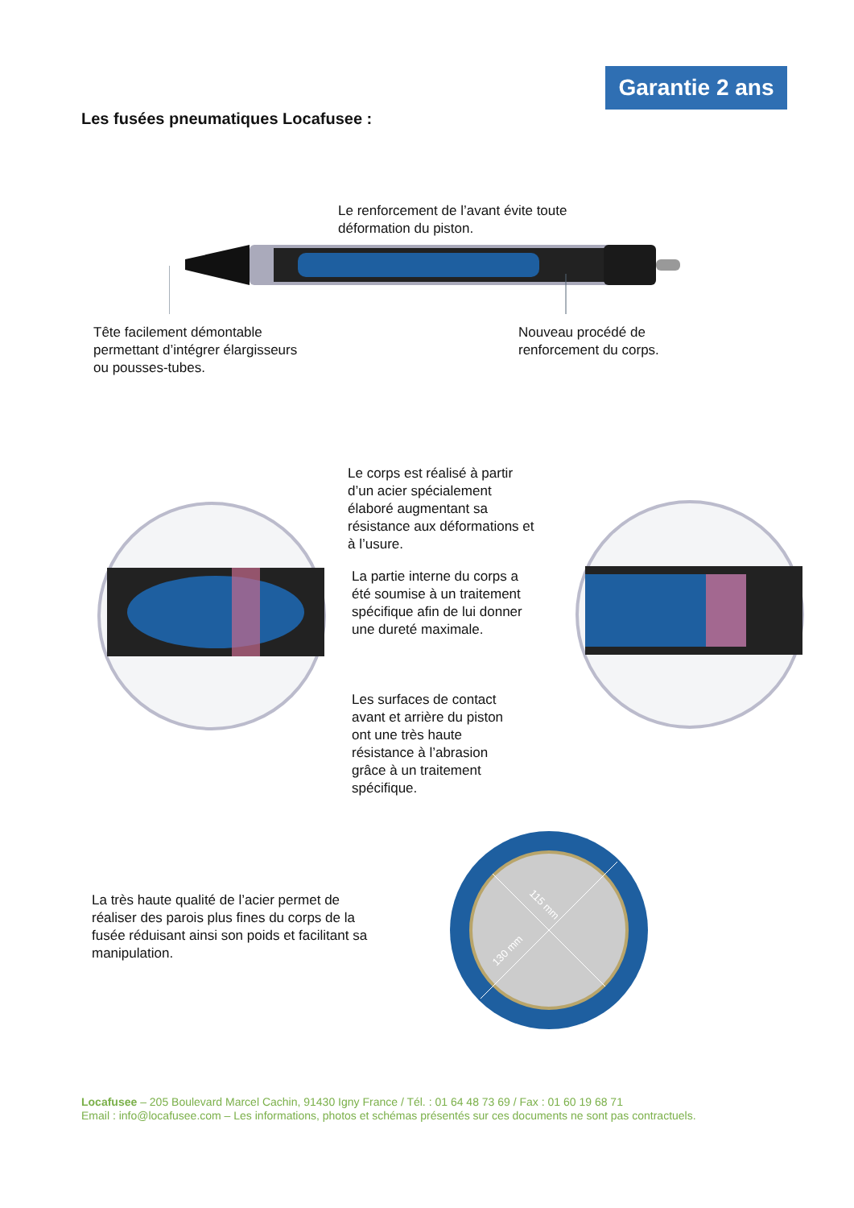Garantie 2 ans
Les fusées pneumatiques Locafusee :
Le renforcement de l’avant évite toute
déformation du piston.
Tête facilement démontable
permettant d’intégrer élargisseurs
ou pousses-tubes.
Nouveau procédé de
renforcement du corps.
Le corps est réalisé à partir
d’un acier spécialement
élaboré augmentant sa
résistance aux déformations et
à l’usure.
La partie interne du corps a
été soumise à un traitement
spécifique afin de lui donner
une dureté maximale.
Les surfaces de contact
avant et arrière du piston
ont une très haute
résistance à l’abrasion
grâce à un traitement
spécifique.
La très haute qualité de l’acier permet de
réaliser des parois plus fines du corps de la
fusée réduisant ainsi son poids et facilitant sa
manipulation.
115 mm
130 mm
Locafusee – 205 Boulevard Marcel Cachin, 91430 Igny France / Tél. : 01 64 48 73 69 / Fax : 01 60 19 68 71
Email : info@locafusee.com – Les informations, photos et schémas présentés sur ces documents ne sont pas contractuels.